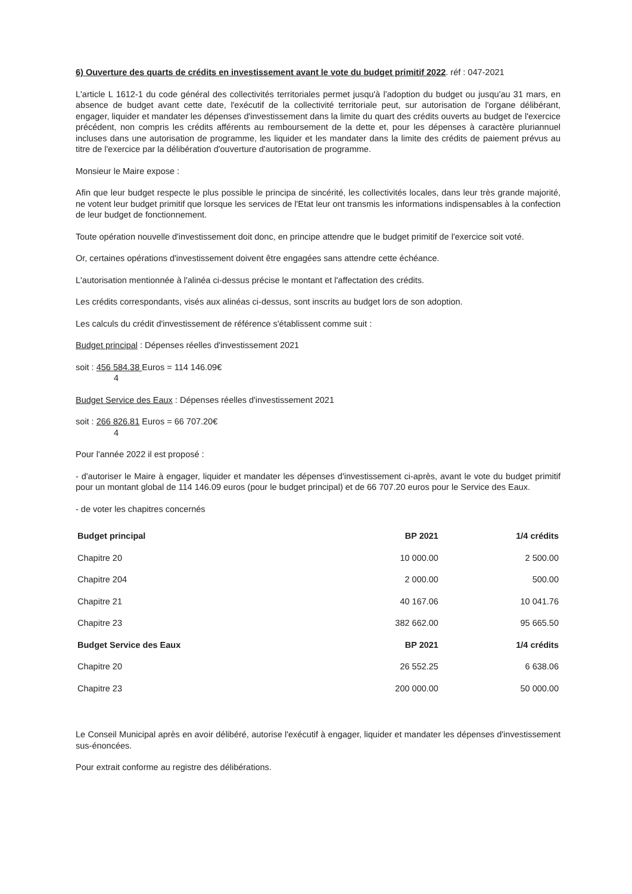6) Ouverture des quarts de crédits en investissement avant le vote du budget primitif 2022. réf : 047-2021
L'article L 1612-1 du code général des collectivités territoriales permet jusqu'à l'adoption du budget ou jusqu'au 31 mars, en absence de budget avant cette date, l'exécutif de la collectivité territoriale peut, sur autorisation de l'organe délibérant, engager, liquider et mandater les dépenses d'investissement dans la limite du quart des crédits ouverts au budget de l'exercice précédent, non compris les crédits afférents au remboursement de la dette et, pour les dépenses à caractère pluriannuel incluses dans une autorisation de programme, les liquider et les mandater dans la limite des crédits de paiement prévus au titre de l'exercice par la délibération d'ouverture d'autorisation de programme.
Monsieur le Maire expose :
Afin que leur budget respecte le plus possible le principa de sincérité, les collectivités locales, dans leur très grande majorité, ne votent leur budget primitif que lorsque les services de l'Etat leur ont transmis les informations indispensables à la confection de leur budget de fonctionnement.
Toute opération nouvelle d'investissement doit donc, en principe attendre que le budget primitif de l'exercice soit voté.
Or, certaines opérations d'investissement doivent être engagées sans attendre cette échéance.
L'autorisation mentionnée à l'alinéa ci-dessus précise le montant et l'affectation des crédits.
Les crédits correspondants, visés aux alinéas ci-dessus, sont inscrits au budget lors de son adoption.
Les calculs du crédit d'investissement de référence s'établissent comme suit :
Budget principal : Dépenses réelles d'investissement 2021
soit : 456 584.38 Euros = 114 146.09€
4
Budget Service des Eaux : Dépenses réelles d'investissement 2021
soit : 266 826.81 Euros = 66 707.20€
4
Pour l'année 2022 il est proposé :
- d'autoriser le Maire à engager, liquider et mandater les dépenses d'investissement ci-après, avant le vote du budget primitif pour un montant global de 114 146.09 euros (pour le budget principal) et de 66 707.20 euros pour le Service des Eaux.
- de voter les chapitres concernés
| Budget principal | BP 2021 | 1/4 crédits |
| --- | --- | --- |
| Chapitre 20 | 10 000.00 | 2 500.00 |
| Chapitre 204 | 2 000.00 | 500.00 |
| Chapitre 21 | 40 167.06 | 10 041.76 |
| Chapitre 23 | 382 662.00 | 95 665.50 |
| Budget Service des Eaux | BP 2021 | 1/4 crédits |
| Chapitre 20 | 26 552.25 | 6 638.06 |
| Chapitre 23 | 200 000.00 | 50 000.00 |
Le Conseil Municipal après en avoir délibéré, autorise l'exécutif à engager, liquider et mandater les dépenses d'investissement sus-énoncées.
Pour extrait conforme au registre des délibérations.